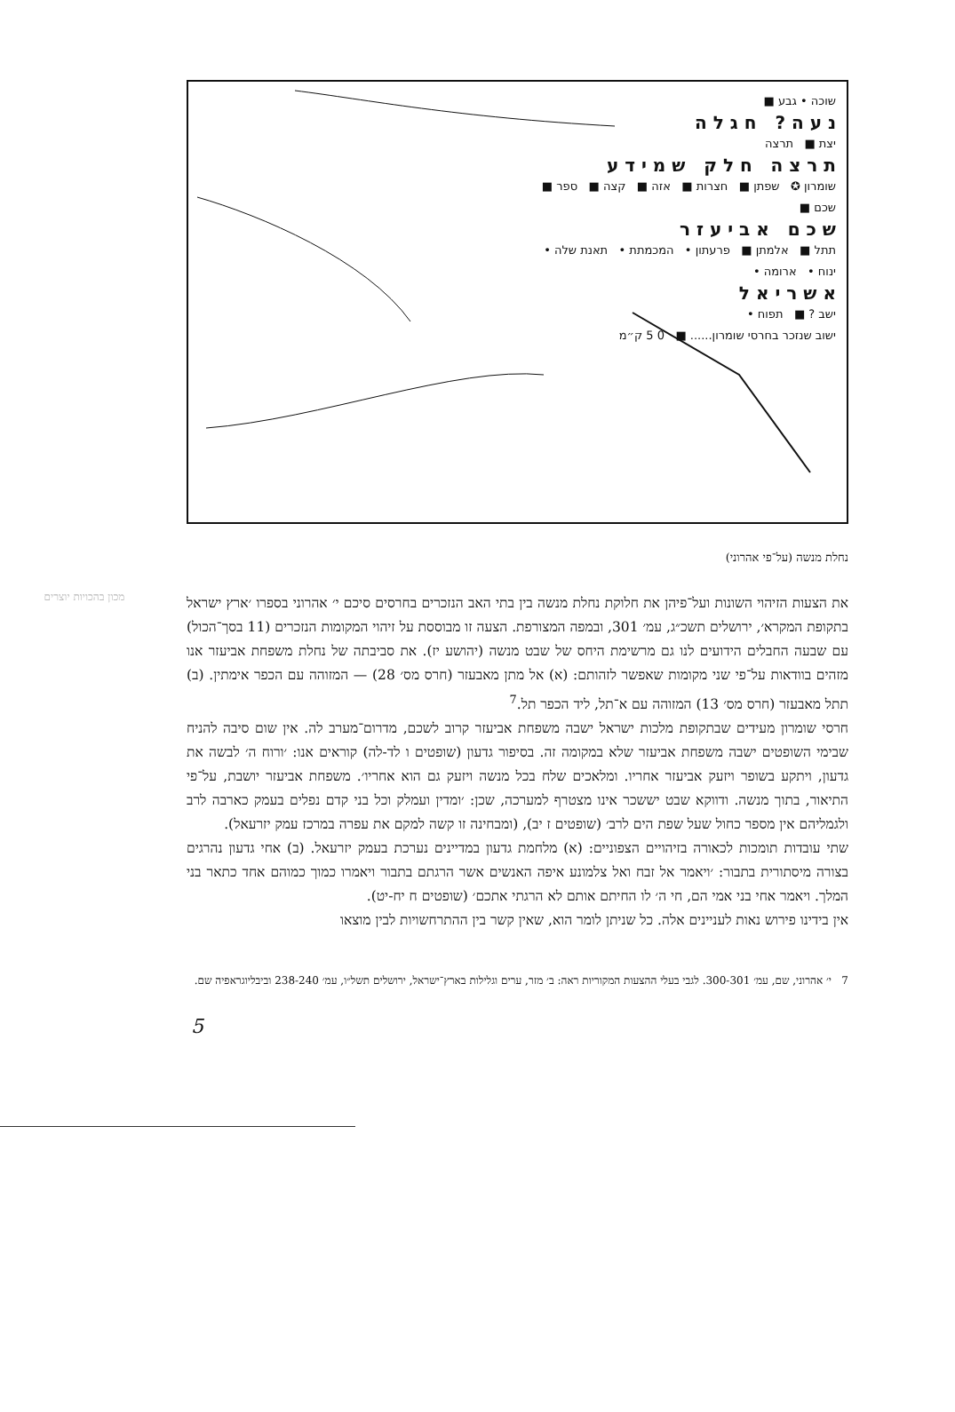שוכה • גבע ■
נ ע ה ? ח ג ל ה
יצת ■ תרצה
ת ר צ ה ח ל ק ש מ י ד ע
שומרון ✪ שפתן ■ חצרות ■ אזה ■ קצה ■ ספר ■
שכם ■
ש כ ם א ב י ע ז ר
תתל ■ אלמתן ■ פרעתון • המכמתת • תאנת שלה •
ינוח • ארומה •
א ש ר י א ל
ישב ? ■ תפוח •
ישוב שנזכר בחרסי שומרון...... ■ 0 5 ק״מ
נחלת מנשה (על־פי אהרוני)
מכון בהכויות יוצרים
את הצעות הזיהוי השונות ועל־פיהן את חלוקת נחלת מנשה בין בתי האב הנזכרים בחרסים סיכם י׳ אהרוני בספרו ׳ארץ ישראל בתקופת המקרא׳, ירושלים תשכ״ג, עמ׳ 301, ובמפה המצורפת. הצעה זו מבוססת על זיהוי המקומות הנזכרים (11 בסך־הכול) עם שבעה החבלים הידועים לנו גם מרשימת היחס של שבט מנשה (יהושע יז). את סביבתה של נחלת משפחת אביעזר אנו מזהים בוודאות על־פי שני מקומות שאפשר לזהותם: (א) אל מתן מאבעזר (חרס מס׳ 28) — המזוהה עם הכפר אימתין. (ב) תתל מאבעזר (חרס מס׳ 13) המזוהה עם א־תל, ליד הכפר תל.<sup>7</sup>
חרסי שומרון מעידים שבתקופת מלכות ישראל ישבה משפחת אביעזר קרוב לשכם, מדרום־מערב לה. אין שום סיבה להניח שבימי השופטים ישבה משפחת אביעזר שלא במקומה זה. בסיפור גדעון (שופטים ו לד-לה) קוראים אנו: ׳ורוח ה׳ לבשה את גדעון, ויתקע בשופר ויזעק אביעזר אחריו. ומלאכים שלח בכל מנשה ויזעק גם הוא אחריו׳. משפחת אביעזר יושבת, על־פי התיאור, בתוך מנשה. ודווקא שבט יששכר אינו מצטרף למערכה, שכן: ׳ומדין ועמלק וכל בני קדם נפלים בעמק כארבה לרב ולגמליהם אין מספר כחול שעל שפת הים לרב׳ (שופטים ז יב), (ומבחינה זו קשה למקם את עפרה במרכז עמק יזרעאל).
שתי עובדות תומכות לכאורה בזיהויים הצפוניים: (א) מלחמת גדעון במדיינים נערכת בעמק יזרעאל. (ב) אחי גדעון נהרגים בצורה מיסתורית בתבור: ׳ויאמר אל זבח ואל צלמונע איפה האנשים אשר הרגתם בתבור ויאמרו כמוך כמוהם אחד כתאר בני המלך. ויאמר אחי בני אמי הם, חי ה׳ לו החיתם אותם לא הרגתי אתכם׳ (שופטים ח יח-יט).
אין בידינו פירוש נאות לעניינים אלה. כל שניתן לומר הוא, שאין קשר בין ההתרחשויות לבין מוצאו
7 י׳ אהרוני, שם, עמ׳ 300-301. לגבי בעלי ההצעות המקוריות ראה: ב׳ מזר, ערים וגלילות בארץ־ישראל, ירושלים תשל״ו, עמ׳ 238-240 וביבליוגראפיה שם.
5